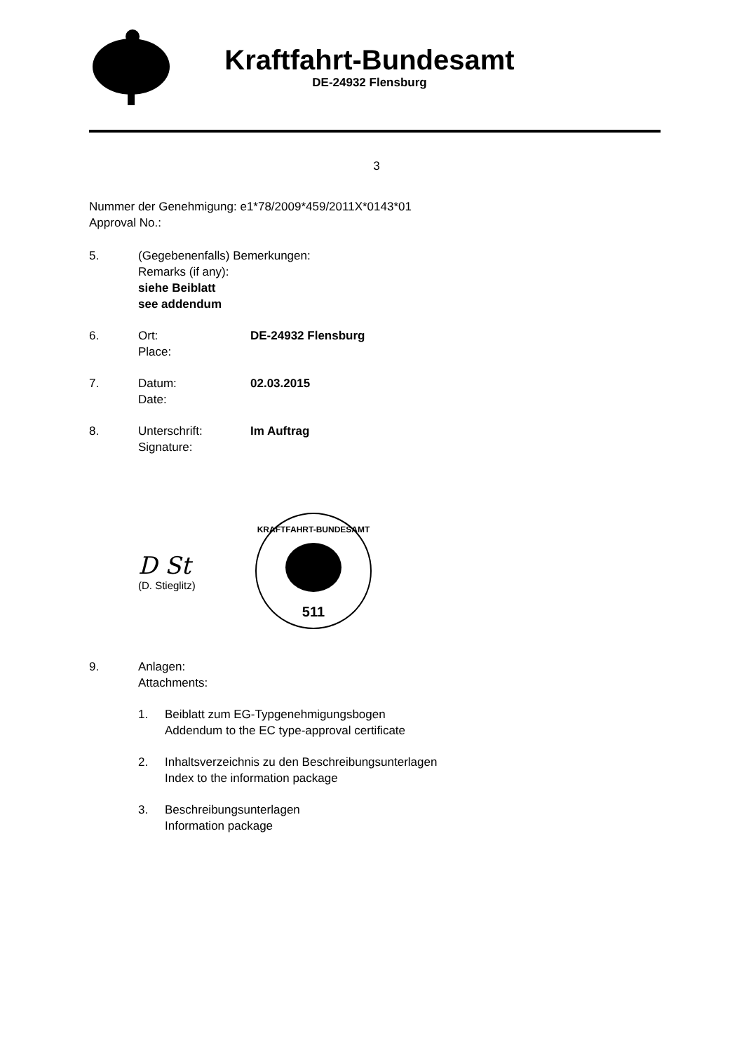Kraftfahrt-Bundesamt
DE-24932 Flensburg
3
Nummer der Genehmigung: e1*78/2009*459/2011X*0143*01
Approval No.:
5. (Gegebenenfalls) Bemerkungen:
Remarks (if any):
siehe Beiblatt
see addendum
6. Ort:
Place:
DE-24932 Flensburg
7. Datum:
Date:
02.03.2015
8. Unterschrift:
Signature:
Im Auftrag
D St
(D. Stieglitz)
KRAFTFAHRT-BUNDESAMT
511
9. Anlagen:
Attachments:
1. Beiblatt zum EG-Typgenehmigungsbogen
Addendum to the EC type-approval certificate
2. Inhaltsverzeichnis zu den Beschreibungsunterlagen
Index to the information package
3. Beschreibungsunterlagen
Information package